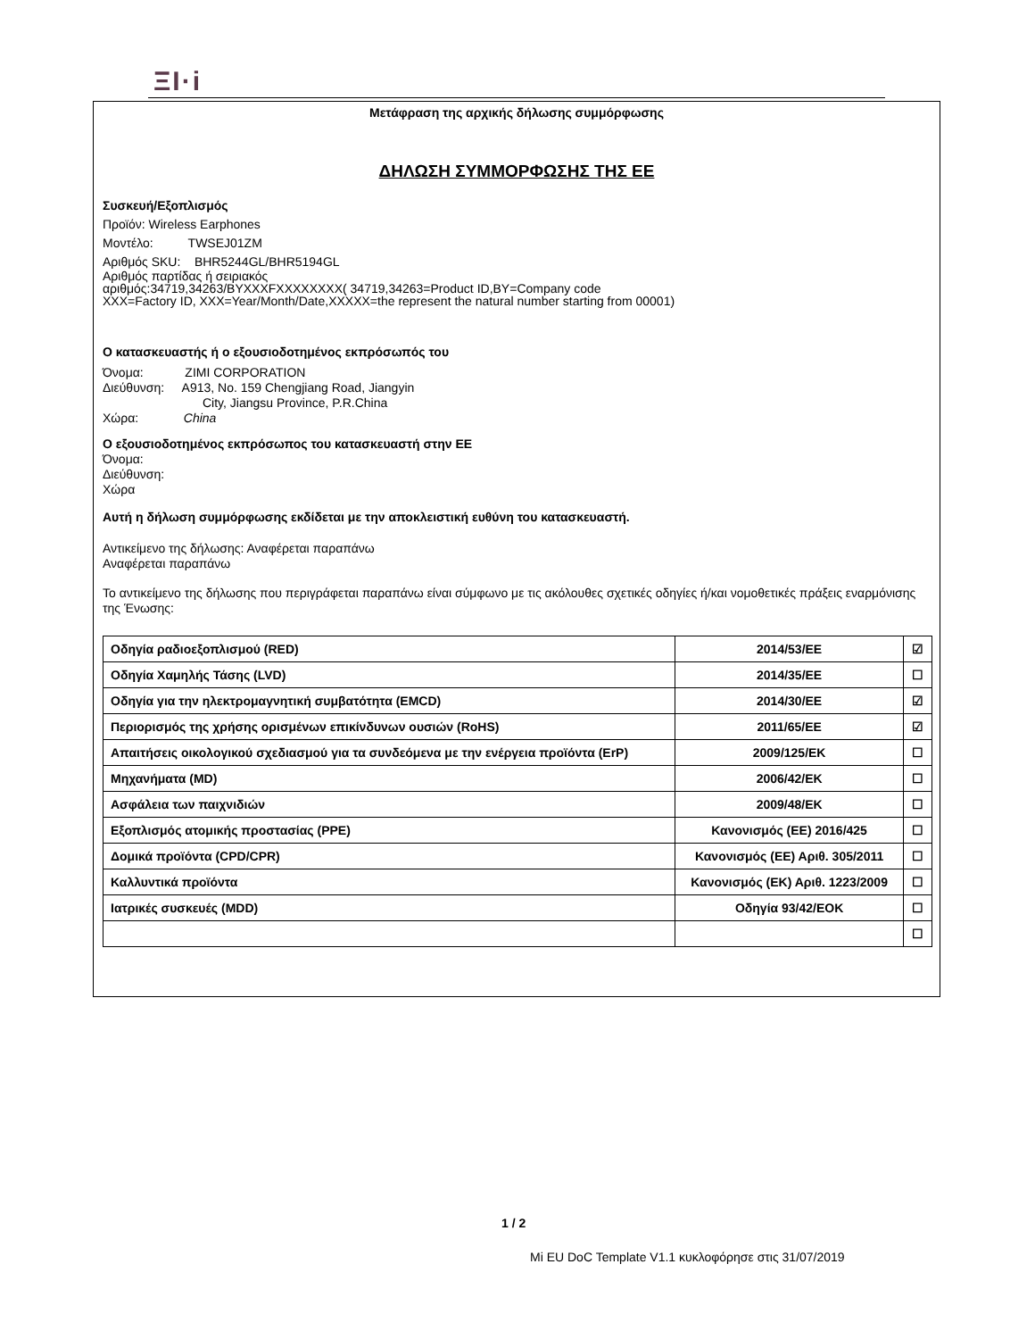ΞΙ·i
Μετάφραση της αρχικής δήλωσης συμμόρφωσης
ΔΗΛΩΣΗ ΣΥΜΜΟΡΦΩΣΗΣ ΤΗΣ ΕΕ
Συσκευή/Εξοπλισμός
Προϊόν: Wireless Earphones
Μοντέλο: TWSEJ01ZM
Αριθμός SKU: BHR5244GL/BHR5194GL
Αριθμός παρτίδας ή σειριακός
αριθμός:34719,34263/BYXXXFXXXXXXXX( 34719,34263=Product ID,BY=Company code
XXX=Factory ID, XXX=Year/Month/Date,XXXXX=the represent the natural number starting from 00001)
Ο κατασκευαστής ή ο εξουσιοδοτημένος εκπρόσωπός του
Όνομα: ZIMI CORPORATION
Διεύθυνση: A913, No. 159 Chengjiang Road, Jiangyin
City, Jiangsu Province, P.R.China
Χώρα: China
Ο εξουσιοδοτημένος εκπρόσωπος του κατασκευαστή στην ΕΕ
Όνομα:
Διεύθυνση:
Χώρα
Αυτή η δήλωση συμμόρφωσης εκδίδεται με την αποκλειστική ευθύνη του κατασκευαστή.
Αντικείμενο της δήλωσης: Αναφέρεται παραπάνω
Αναφέρεται παραπάνω
Το αντικείμενο της δήλωσης που περιγράφεται παραπάνω είναι σύμφωνο με τις ακόλουθες σχετικές οδηγίες ή/και νομοθετικές πράξεις εναρμόνισης της Ένωσης:
| Οδηγία ραδιοεξοπλισμού (RED) | 2014/53/EE | ☑ |
| Οδηγία Χαμηλής Τάσης (LVD) | 2014/35/EE | ☐ |
| Οδηγία για την ηλεκτρομαγνητική συμβατότητα (EMCD) | 2014/30/EE | ☑ |
| Περιορισμός της χρήσης ορισμένων επικίνδυνων ουσιών (RoHS) | 2011/65/EE | ☑ |
| Απαιτήσεις οικολογικού σχεδιασμού για τα συνδεόμενα με την ενέργεια προϊόντα (ErP) | 2009/125/EK | ☐ |
| Μηχανήματα (MD) | 2006/42/EK | ☐ |
| Ασφάλεια των παιχνιδιών | 2009/48/EK | ☐ |
| Εξοπλισμός ατομικής προστασίας (PPE) | Κανονισμός (ΕΕ) 2016/425 | ☐ |
| Δομικά προϊόντα (CPD/CPR) | Κανονισμός (ΕΕ) Αριθ. 305/2011 | ☐ |
| Καλλυντικά προϊόντα | Κανονισμός (ΕΚ) Αριθ. 1223/2009 | ☐ |
| Ιατρικές συσκευές (MDD) | Οδηγία 93/42/ΕΟΚ | ☐ |
| | | ☐ |
1 / 2
Mi EU DoC Template V1.1 κυκλοφόρησε στις 31/07/2019